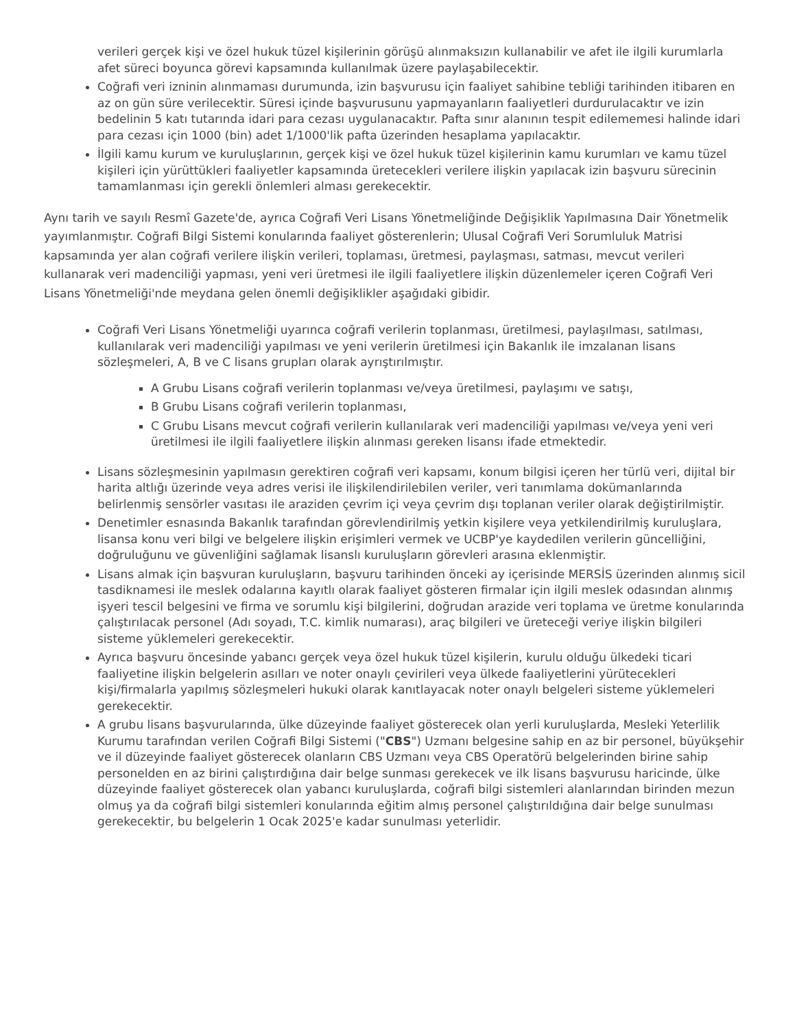verileri gerçek kişi ve özel hukuk tüzel kişilerinin görüşü alınmaksızın kullanabilir ve afet ile ilgili kurumlarla afet süreci boyunca görevi kapsamında kullanılmak üzere paylaşabilecektir.
Coğrafi veri izninin alınmaması durumunda, izin başvurusu için faaliyet sahibine tebliği tarihinden itibaren en az on gün süre verilecektir. Süresi içinde başvurusunu yapmayanların faaliyetleri durdurulacaktır ve izin bedelinin 5 katı tutarında idari para cezası uygulanacaktır. Pafta sınır alanının tespit edilememesi halinde idari para cezası için 1000 (bin) adet 1/1000'lik pafta üzerinden hesaplama yapılacaktır.
İlgili kamu kurum ve kuruluşlarının, gerçek kişi ve özel hukuk tüzel kişilerinin kamu kurumları ve kamu tüzel kişileri için yürüttükleri faaliyetler kapsamında üretecekleri verilere ilişkin yapılacak izin başvuru sürecinin tamamlanması için gerekli önlemleri alması gerekecektir.
Aynı tarih ve sayılı Resmî Gazete'de, ayrıca Coğrafi Veri Lisans Yönetmeliğinde Değişiklik Yapılmasına Dair Yönetmelik yayımlanmıştır. Coğrafi Bilgi Sistemi konularında faaliyet gösterenlerin; Ulusal Coğrafi Veri Sorumluluk Matrisi kapsamında yer alan coğrafi verilere ilişkin verileri, toplaması, üretmesi, paylaşması, satması, mevcut verileri kullanarak veri madenciliği yapması, yeni veri üretmesi ile ilgili faaliyetlere ilişkin düzenlemeler içeren Coğrafi Veri Lisans Yönetmeliği'nde meydana gelen önemli değişiklikler aşağıdaki gibidir.
Coğrafi Veri Lisans Yönetmeliği uyarınca coğrafi verilerin toplanması, üretilmesi, paylaşılması, satılması, kullanılarak veri madenciliği yapılması ve yeni verilerin üretilmesi için Bakanlık ile imzalanan lisans sözleşmeleri, A, B ve C lisans grupları olarak ayrıştırılmıştır.
A Grubu Lisans coğrafi verilerin toplanması ve/veya üretilmesi, paylaşımı ve satışı,
B Grubu Lisans coğrafi verilerin toplanması,
C Grubu Lisans mevcut coğrafi verilerin kullanılarak veri madenciliği yapılması ve/veya yeni veri üretilmesi ile ilgili faaliyetlere ilişkin alınması gereken lisansı ifade etmektedir.
Lisans sözleşmesinin yapılmasın gerektiren coğrafi veri kapsamı, konum bilgisi içeren her türlü veri, dijital bir harita altlığı üzerinde veya adres verisi ile ilişkilendirilebilen veriler, veri tanımlama dokümanlarında belirlenmiş sensörler vasıtası ile araziden çevrim içi veya çevrim dışı toplanan veriler olarak değiştirilmiştir.
Denetimler esnasında Bakanlık tarafından görevlendirilmiş yetkin kişilere veya yetkilendirilmiş kuruluşlara, lisansa konu veri bilgi ve belgelere ilişkin erişimleri vermek ve UCBP'ye kaydedilen verilerin güncelliğini, doğruluğunu ve güvenliğini sağlamak lisanslı kuruluşların görevleri arasına eklenmiştir.
Lisans almak için başvuran kuruluşların, başvuru tarihinden önceki ay içerisinde MERSİS üzerinden alınmış sicil tasdiknamesi ile meslek odalarına kayıtlı olarak faaliyet gösteren firmalar için ilgili meslek odasından alınmış işyeri tescil belgesini ve firma ve sorumlu kişi bilgilerini, doğrudan arazide veri toplama ve üretme konularında çalıştırılacak personel (Adı soyadı, T.C. kimlik numarası), araç bilgileri ve üreteceği veriye ilişkin bilgileri sisteme yüklemeleri gerekecektir.
Ayrıca başvuru öncesinde yabancı gerçek veya özel hukuk tüzel kişilerin, kurulu olduğu ülkedeki ticari faaliyetine ilişkin belgelerin asılları ve noter onaylı çevirileri veya ülkede faaliyetlerini yürütecekleri kişi/firmalarla yapılmış sözleşmeleri hukuki olarak kanıtlayacak noter onaylı belgeleri sisteme yüklemeleri gerekecektir.
A grubu lisans başvurularında, ülke düzeyinde faaliyet gösterecek olan yerli kuruluşlarda, Mesleki Yeterlilik Kurumu tarafından verilen Coğrafi Bilgi Sistemi ("CBS") Uzmanı belgesine sahip en az bir personel, büyükşehir ve il düzeyinde faaliyet gösterecek olanların CBS Uzmanı veya CBS Operatörü belgelerinden birine sahip personelden en az birini çalıştırdığına dair belge sunması gerekecek ve ilk lisans başvurusu haricinde, ülke düzeyinde faaliyet gösterecek olan yabancı kuruluşlarda, coğrafi bilgi sistemleri alanlarından birinden mezun olmuş ya da coğrafi bilgi sistemleri konularında eğitim almış personel çalıştırıldığına dair belge sunulması gerekecektir, bu belgelerin 1 Ocak 2025'e kadar sunulması yeterlidir.